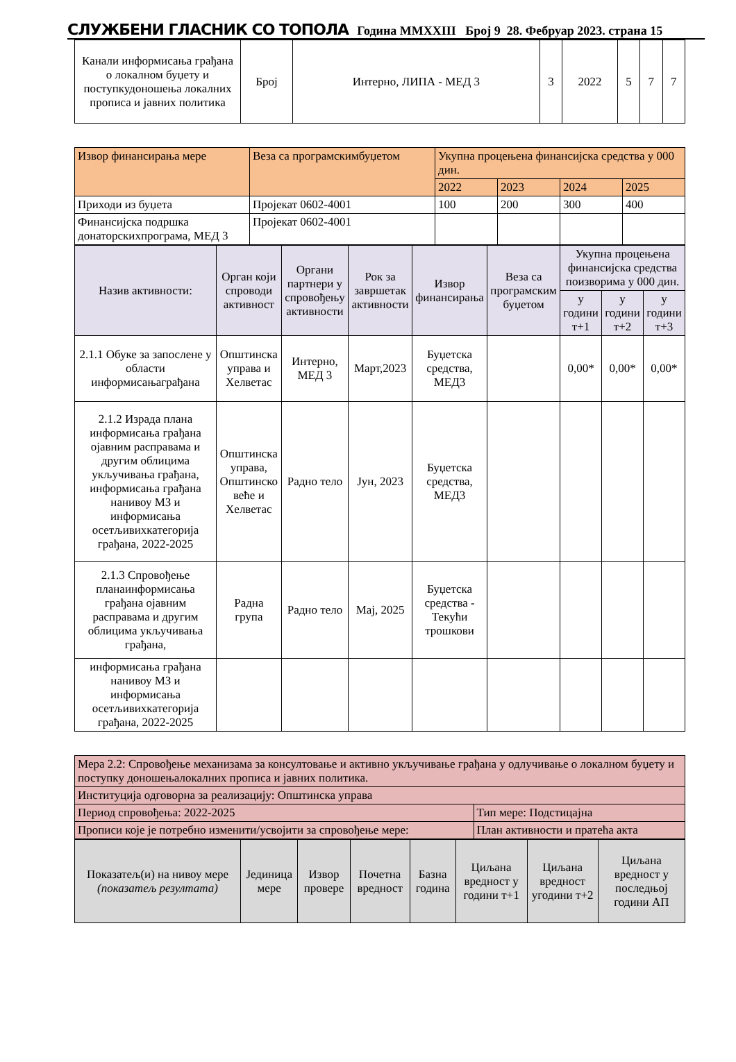СЛУЖБЕНИ ГЛАСНИК СО ТОПОЛА Година MMXXIII Број 9 28. Фебруар 2023. страна 15
| Канали информисања грађана о локалном буџету и поступкудоношења локалних прописа и јавних политика | Број | Интерно, ЛИПА - МЕД 3 | 3 | 2022 | 5 | 7 | 7 |
| Извор финансирања мере | Веза са програмскимбуџетом | Укупна процењена финансијска средства у 000 дин. | | | |
| | | 2022 | 2023 | 2024 | 2025 |
| Приходи из буџета | Пројекат 0602-4001 | 100 | 200 | 300 | 400 |
| Финансијска подршка донаторскихпрограма, МЕД 3 | Пројекат 0602-4001 | | | | |
| Назив активности: | Орган који спроводи активност | Органи партнери у спровођењу активности | Рок за завршетак активности | Извор финансирања | Веза са програмским буџетом | Укупна процењена финансијска средства поизворима у 000 дин. | | |
| | | | | | | у години т+1 | у години т+2 | у години т+3 |
| 2.1.1 Обуке за запослене у области информисањаграђана | Општинска управа и Хелветас | Интерно, МЕД 3 | Март,2023 | Буџетска средства, МЕД3 | | 0,00* | 0,00* | 0,00* |
| 2.1.2 Израда плана информисања грађана ојавним расправама и другим облицима укључивања грађана, информисања грађана нанивоу МЗ и информисања осетљивихкатегорија грађана, 2022-2025 | Општинска управа, Општинско веће и Хелветас | Радно тело | Јун, 2023 | Буџетска средства, МЕД3 | | | | |
| 2.1.3 Спровођење планаинформисања грађана ојавним расправама и другим облицима укључивања грађана, | Радна група | Радно тело | Мај, 2025 | Буџетска средства - Текући трошкови | | | | |
| информисања грађана нанивоу МЗ и информисања осетљивихкатегорија грађана, 2022-2025 | | | | | | | | |
| Мера 2.2: Спровођење механизама за консултовање и активно укључивање грађана у одлучивање о локалном буџету и поступку доношењалокалних прописа и јавних политика. | |
| Институција одговорна за реализацију: Општинска управа | |
| Период спровођења: 2022-2025 | Тип мере: Подстицајна |
| Прописи које је потребно изменити/усвојити за спровођење мере: | План активности и пратећа акта |
| Показатељ(и) на нивоу мере (показатељ резултата) | Јединица мере | Извор провере | Почетна вредност | Базна година | Циљана вредност у години т+1 | Циљана вредност угодини т+2 | Циљана вредност у последњој години АП |